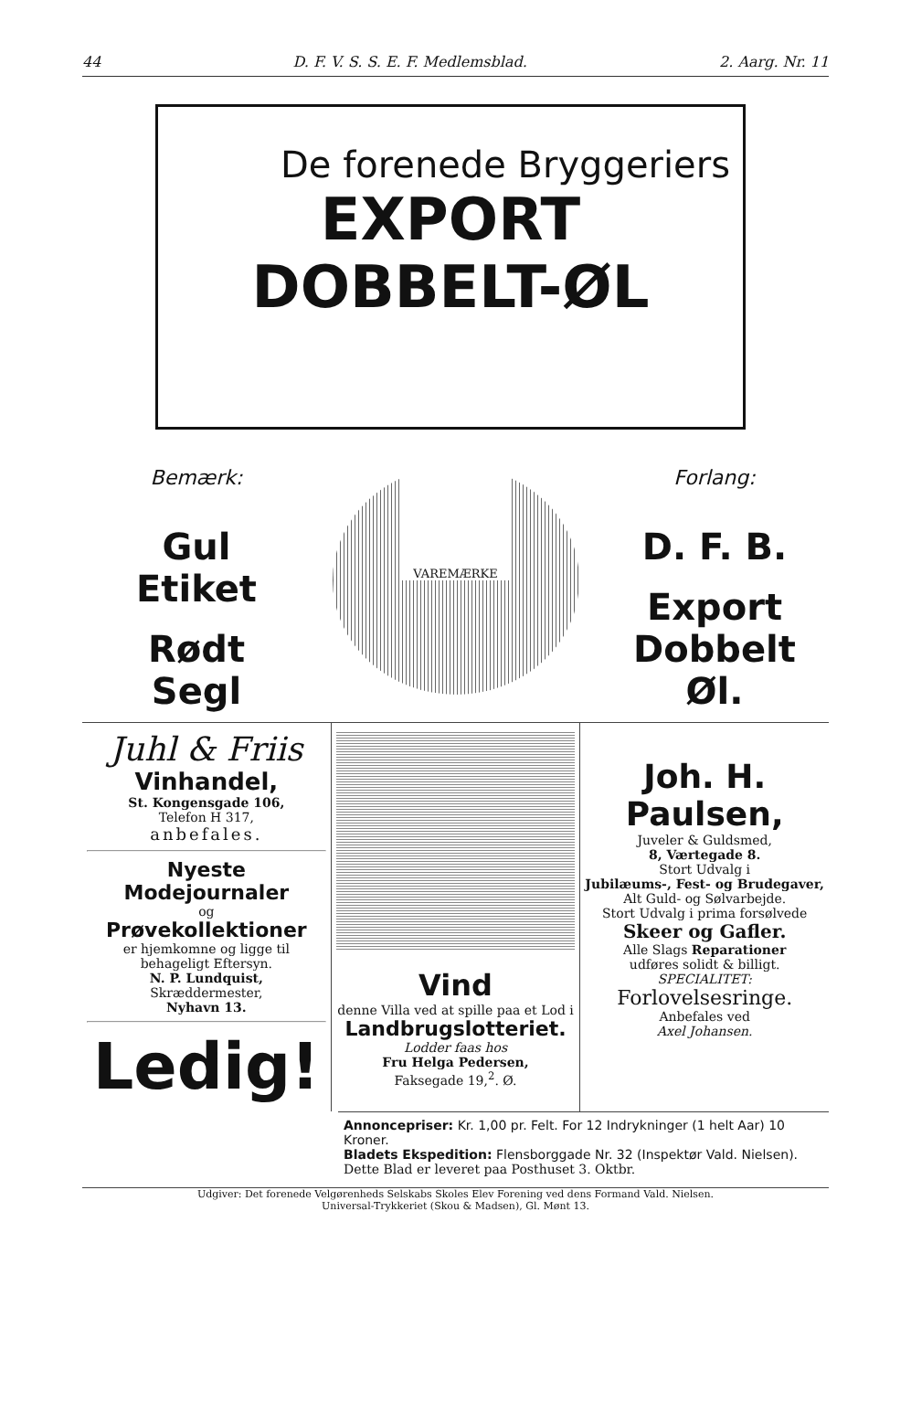44 D. F. V. S. S. E. F. Medlemsblad. 2. Aarg. Nr. 11
De forenede Bryggeriers
EXPORT
DOBBELT-ØL
Bemærk:
Gul Etiket
Rødt Segl
VAREMÆRKE
Forlang:
D. F. B.
Export Dobbelt Øl.
Juhl & Friis
Vinhandel,
St. Kongensgade 106,
Telefon H 317,
anbefales.
Nyeste Modejournaler
og
Prøvekollektioner
er hjemkomne og ligge til behageligt Eftersyn.
N. P. Lundquist,
Skræddermester,
Nyhavn 13.
Ledig!
Vind
denne Villa ved at spille paa et Lod i
Landbrugslotteriet.
Lodder faas hos
Fru Helga Pedersen,
Faksegade 19,<sup>2</sup>. Ø.
Joh. H. Paulsen,
Juveler & Guldsmed,
8, Værtegade 8.
Stort Udvalg i
Jubilæums-, Fest- og Brudegaver,
Alt Guld- og Sølvarbejde.
Stort Udvalg i prima forsølvede
Skeer og Gafler.
Alle Slags Reparationer
udføres solidt & billigt.
SPECIALITET:
Forlovelsesringe.
Anbefales ved
Axel Johansen.
Annoncepriser: Kr. 1,00 pr. Felt. For 12 Indrykninger (1 helt Aar) 10 Kroner.
Bladets Ekspedition: Flensborggade Nr. 32 (Inspektør Vald. Nielsen).
Dette Blad er leveret paa Posthuset 3. Oktbr.
Udgiver: Det forenede Velgørenheds Selskabs Skoles Elev Forening ved dens Formand Vald. Nielsen.
Universal-Trykkeriet (Skou & Madsen), Gl. Mønt 13.